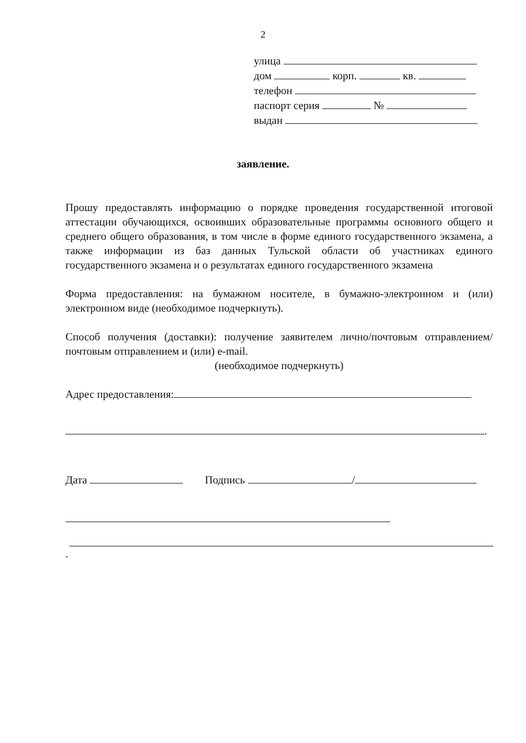2
улица
дом корп. кв.
телефон
паспорт серия №
выдан
заявление.
Прошу предоставлять информацию о порядке проведения государственной итоговой аттестации обучающихся, освоивших образовательные программы основного общего и среднего общего образования, в том числе в форме единого государственного экзамена, а также информации из баз данных Тульской области об участниках единого государственного экзамена и о результатах единого государственного экзамена
Форма предоставления: на бумажном носителе, в бумажно-электронном и (или) электронном виде (необходимое подчеркнуть).
Способ получения (доставки): получение заявителем лично/почтовым отправлением/почтовым отправлением и (или) e-mail.
(необходимое подчеркнуть)
Адрес предоставления:
.
Дата Подпись /
.